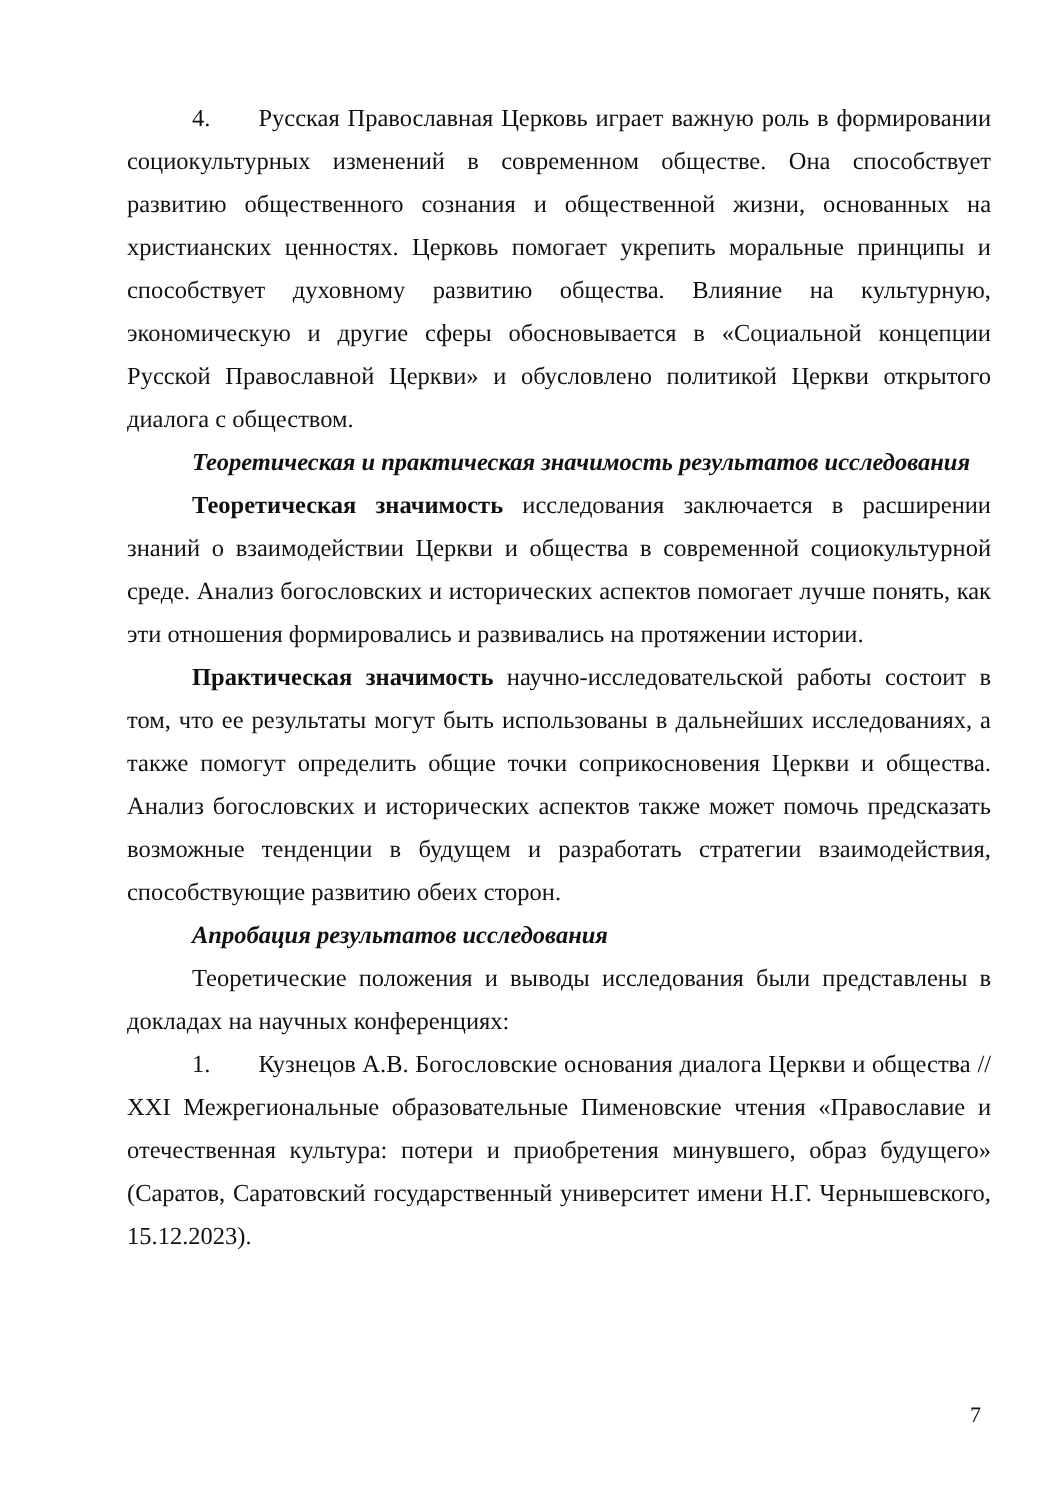4. Русская Православная Церковь играет важную роль в формировании социокультурных изменений в современном обществе. Она способствует развитию общественного сознания и общественной жизни, основанных на христианских ценностях. Церковь помогает укрепить моральные принципы и способствует духовному развитию общества. Влияние на культурную, экономическую и другие сферы обосновывается в «Социальной концепции Русской Православной Церкви» и обусловлено политикой Церкви открытого диалога с обществом.
Теоретическая и практическая значимость результатов исследования
Теоретическая значимость исследования заключается в расширении знаний о взаимодействии Церкви и общества в современной социокультурной среде. Анализ богословских и исторических аспектов помогает лучше понять, как эти отношения формировались и развивались на протяжении истории.
Практическая значимость научно-исследовательской работы состоит в том, что ее результаты могут быть использованы в дальнейших исследованиях, а также помогут определить общие точки соприкосновения Церкви и общества. Анализ богословских и исторических аспектов также может помочь предсказать возможные тенденции в будущем и разработать стратегии взаимодействия, способствующие развитию обеих сторон.
Апробация результатов исследования
Теоретические положения и выводы исследования были представлены в докладах на научных конференциях:
1. Кузнецов А.В. Богословские основания диалога Церкви и общества // XXI Межрегиональные образовательные Пименовские чтения «Православие и отечественная культура: потери и приобретения минувшего, образ будущего» (Саратов, Саратовский государственный университет имени Н.Г. Чернышевского, 15.12.2023).
7